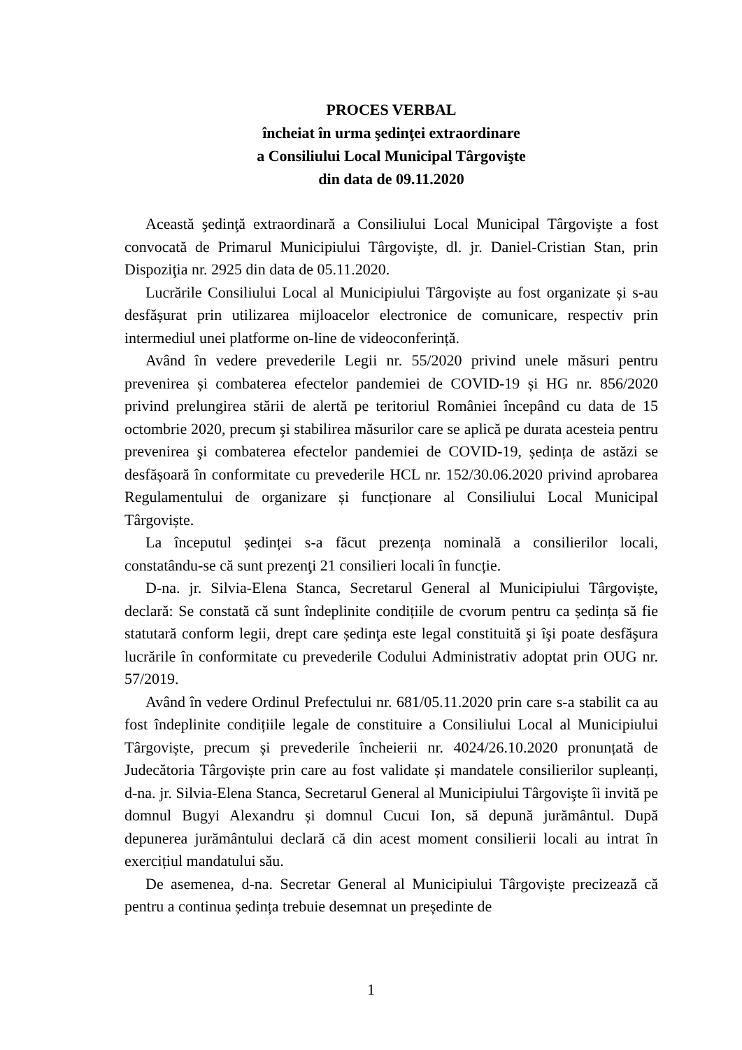PROCES VERBAL
încheiat în urma şedinţei extraordinare
a Consiliului Local Municipal Târgovişte
din data de 09.11.2020
Această şedinţă extraordinară a Consiliului Local Municipal Târgovişte a fost convocată de Primarul Municipiului Târgovişte, dl. jr. Daniel-Cristian Stan, prin Dispoziţia nr. 2925 din data de 05.11.2020.
Lucrările Consiliului Local al Municipiului Târgoviște au fost organizate și s-au desfășurat prin utilizarea mijloacelor electronice de comunicare, respectiv prin intermediul unei platforme on-line de videoconferință.
Având în vedere prevederile Legii nr. 55/2020 privind unele măsuri pentru prevenirea și combaterea efectelor pandemiei de COVID-19 și HG nr. 856/2020 privind prelungirea stării de alertă pe teritoriul României începând cu data de 15 octombrie 2020, precum şi stabilirea măsurilor care se aplică pe durata acesteia pentru prevenirea şi combaterea efectelor pandemiei de COVID-19, ședința de astăzi se desfășoară în conformitate cu prevederile HCL nr. 152/30.06.2020 privind aprobarea Regulamentului de organizare și funcționare al Consiliului Local Municipal Târgoviște.
La începutul ședinței s-a făcut prezența nominală a consilierilor locali, constatându-se că sunt prezenţi 21 consilieri locali în funcție.
D-na. jr. Silvia-Elena Stanca, Secretarul General al Municipiului Târgoviște, declară: Se constată că sunt îndeplinite condițiile de cvorum pentru ca ședința să fie statutară conform legii, drept care ședinţa este legal constituită şi îşi poate desfăşura lucrările în conformitate cu prevederile Codului Administrativ adoptat prin OUG nr. 57/2019.
Având în vedere Ordinul Prefectului nr. 681/05.11.2020 prin care s-a stabilit ca au fost îndeplinite condițiile legale de constituire a Consiliului Local al Municipiului Târgoviște, precum și prevederile încheierii nr. 4024/26.10.2020 pronunțată de Judecătoria Târgoviște prin care au fost validate și mandatele consilierilor supleanți, d-na. jr. Silvia-Elena Stanca, Secretarul General al Municipiului Târgovişte îi invită pe domnul Bugyi Alexandru și domnul Cucui Ion, să depună jurământul. După depunerea jurământului declară că din acest moment consilierii locali au intrat în exercițiul mandatului său.
De asemenea, d-na. Secretar General al Municipiului Târgoviște precizează că pentru a continua ședința trebuie desemnat un președinte de
1